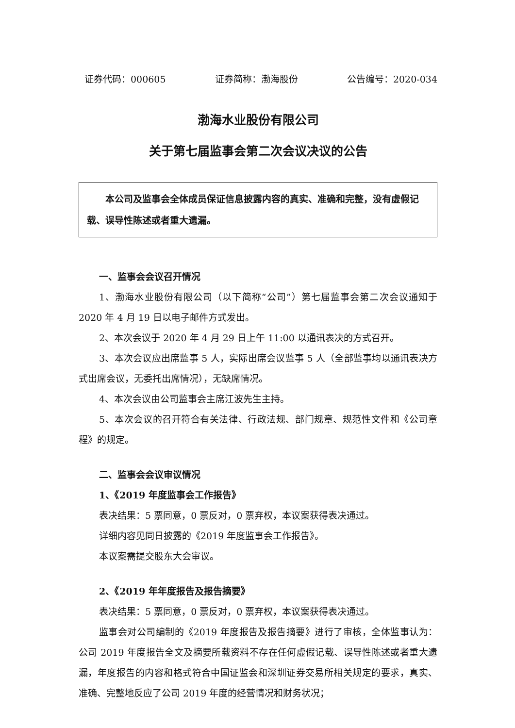证券代码：000605 证券简称：渤海股份 公告编号：2020-034
渤海水业股份有限公司
关于第七届监事会第二次会议决议的公告
  本公司及监事会全体成员保证信息披露内容的真实、准确和完整，没有虚假记载、误导性陈述或者重大遗漏。
一、监事会会议召开情况
1、渤海水业股份有限公司（以下简称“公司”）第七届监事会第二次会议通知于 2020 年 4 月 19 日以电子邮件方式发出。
2、本次会议于 2020 年 4 月 29 日上午 11:00 以通讯表决的方式召开。
3、本次会议应出席监事 5 人，实际出席会议监事 5 人（全部监事均以通讯表决方式出席会议，无委托出席情况），无缺席情况。
4、本次会议由公司监事会主席江波先生主持。
5、本次会议的召开符合有关法律、行政法规、部门规章、规范性文件和《公司章程》的规定。
二、监事会会议审议情况
1、《2019 年度监事会工作报告》
表决结果：5 票同意，0 票反对，0 票弃权，本议案获得表决通过。
详细内容见同日披露的《2019 年度监事会工作报告》。
本议案需提交股东大会审议。
2、《2019 年年度报告及报告摘要》
表决结果：5 票同意，0 票反对，0 票弃权，本议案获得表决通过。
监事会对公司编制的《2019 年度报告及报告摘要》进行了审核，全体监事认为：公司 2019 年度报告全文及摘要所载资料不存在任何虚假记载、误导性陈述或者重大遗漏，年度报告的内容和格式符合中国证监会和深圳证券交易所相关规定的要求，真实、准确、完整地反应了公司 2019 年度的经营情况和财务状况；